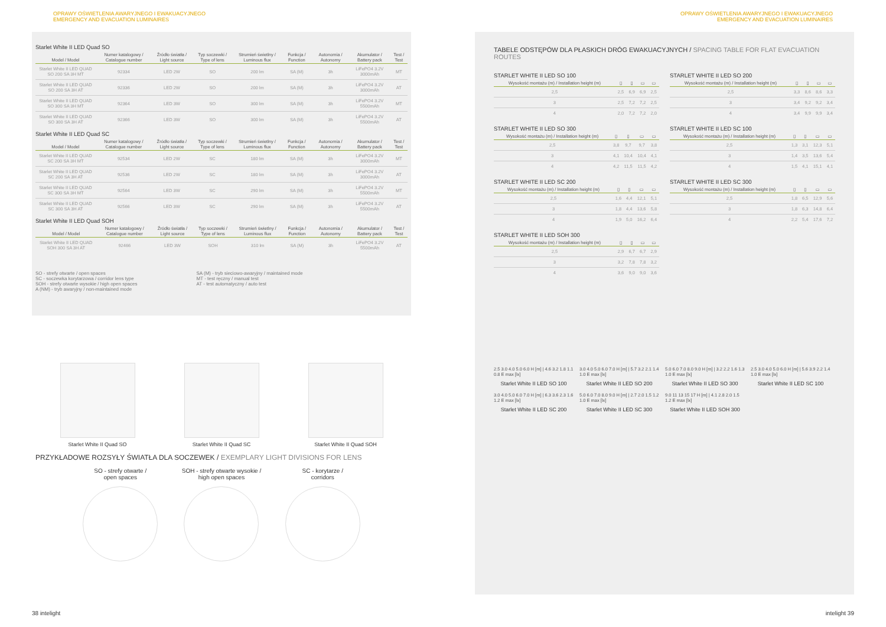OPRAWY OŚWIETLENIA AWARYJNEGO I EWAKUACYJNEGO
EMERGENCY AND EVACUATION LUMINAIRES
Starlet White II LED Quad SO
| Model / Model | Numer katalogowy / Catalogue number | Źródło światła / Light source | Typ soczewki / Type of lens | Strumień świetlny / Luminous flux | Funkcja / Function | Autonomia / Autonomy | Akumulator / Battery pack | Test / Test |
| --- | --- | --- | --- | --- | --- | --- | --- | --- |
| Starlet White II LED QUAD SO 200 SA 3H MT | 92334 | LED 2W | SO | 200 lm | SA (M) | 3h | LiFePO4 3.2V 3000mAh | MT |
| Starlet White II LED QUAD SO 200 SA 3H AT | 92336 | LED 2W | SO | 200 lm | SA (M) | 3h | LiFePO4 3.2V 3000mAh | AT |
| Starlet White II LED QUAD SO 300 SA 3H MT | 92364 | LED 3W | SO | 300 lm | SA (M) | 3h | LiFePO4 3.2V 5500mAh | MT |
| Starlet White II LED QUAD SO 300 SA 3H AT | 92366 | LED 3W | SO | 300 lm | SA (M) | 3h | LiFePO4 3.2V 5500mAh | AT |
Starlet White II LED Quad SC
| Model / Model | Numer katalogowy / Catalogue number | Źródło światła / Light source | Typ soczewki / Type of lens | Strumień świetlny / Luminous flux | Funkcja / Function | Autonomia / Autonomy | Akumulator / Battery pack | Test / Test |
| --- | --- | --- | --- | --- | --- | --- | --- | --- |
| Starlet White II LED QUAD SC 200 SA 3H MT | 92534 | LED 2W | SC | 180 lm | SA (M) | 3h | LiFePO4 3.2V 3000mAh | MT |
| Starlet White II LED QUAD SC 200 SA 3H AT | 92536 | LED 2W | SC | 180 lm | SA (M) | 3h | LiFePO4 3.2V 3000mAh | AT |
| Starlet White II LED QUAD SC 300 SA 3H MT | 92564 | LED 3W | SC | 290 lm | SA (M) | 3h | LiFePO4 3.2V 5500mAh | MT |
| Starlet White II LED QUAD SC 300 SA 3H AT | 92566 | LED 3W | SC | 290 lm | SA (M) | 3h | LiFePO4 3.2V 5500mAh | AT |
Starlet White II LED Quad SOH
| Model / Model | Numer katalogowy / Catalogue number | Źródło światła / Light source | Typ soczewki / Type of lens | Strumień świetlny / Luminous flux | Funkcja / Function | Autonomia / Autonomy | Akumulator / Battery pack | Test / Test |
| --- | --- | --- | --- | --- | --- | --- | --- | --- |
| Starlet White II LED QUAD SOH 300 SA 3H AT | 92466 | LED 3W | SOH | 310 lm | SA (M) | 3h | LiFePO4 3.2V 5500mAh | AT |
SO - strefy otwarte / open spaces
SC - soczewka korytarzowa / corridor lens type
SOH - strefy otwarte wysokie / high open spaces
A (NM) - tryb awaryjny / non-maintained mode
SA (M) - tryb sieciowo-awaryjny / maintained mode
MT - test ręczny / manual test
AT - test automatyczny / auto test
Starlet White II Quad SO Starlet White II Quad SC Starlet White II Quad SOH
PRZYKŁADOWE ROZSYŁY ŚWIATŁA DLA SOCZEWEK / EXEMPLARY LIGHT DIVISIONS FOR LENS
SO - strefy otwarte /
open spaces
SOH - strefy otwarte wysokie /
high open spaces
SC - korytarze /
corridors
38 intelight
OPRAWY OŚWIETLENIA AWARYJNEGO I EWAKUACYJNEGO
EMERGENCY AND EVACUATION LUMINAIRES
TABELE ODSTĘPÓW DLA PŁASKICH DRÓG EWAKUACYJNYCH / SPACING TABLE FOR FLAT EVACUATION ROUTES
STARLET WHITE II LED SO 100
| Wysokość montażu (m) / Installation height (m) | ▯ | ▯ | ▭ | ▭ |
| --- | --- | --- | --- | --- |
| 2,5 | 2,5 | 6,9 | 6,9 | 2,5 |
| 3 | 2,5 | 7,2 | 7,2 | 2,5 |
| 4 | 2,0 | 7,2 | 7,2 | 2,0 |
STARLET WHITE II LED SO 200
| Wysokość montażu (m) / Installation height (m) | ▯ | ▯ | ▭ | ▭ |
| --- | --- | --- | --- | --- |
| 2,5 | 3,3 | 8,6 | 8,6 | 3,3 |
| 3 | 3,4 | 9,2 | 9,2 | 3,4 |
| 4 | 3,4 | 9,9 | 9,9 | 3,4 |
STARLET WHITE II LED SO 300
| Wysokość montażu (m) / Installation height (m) | ▯ | ▯ | ▭ | ▭ |
| --- | --- | --- | --- | --- |
| 2,5 | 3,8 | 9,7 | 9,7 | 3,8 |
| 3 | 4,1 | 10,4 | 10,4 | 4,1 |
| 4 | 4,2 | 11,5 | 11,5 | 4,2 |
STARLET WHITE II LED SC 100
| Wysokość montażu (m) / Installation height (m) | ▯ | ▯ | ▭ | ▭ |
| --- | --- | --- | --- | --- |
| 2,5 | 1,3 | 3,1 | 12,3 | 5,1 |
| 3 | 1,4 | 3,5 | 13,6 | 5,4 |
| 4 | 1,5 | 4,1 | 15,1 | 4,1 |
STARLET WHITE II LED SC 200
| Wysokość montażu (m) / Installation height (m) | ▯ | ▯ | ▭ | ▭ |
| --- | --- | --- | --- | --- |
| 2,5 | 1,6 | 4,4 | 12,1 | 5,1 |
| 3 | 1,8 | 4,4 | 13,6 | 5,8 |
| 4 | 1,9 | 5,0 | 16,2 | 6,4 |
STARLET WHITE II LED SC 300
| Wysokość montażu (m) / Installation height (m) | ▯ | ▯ | ▭ | ▭ |
| --- | --- | --- | --- | --- |
| 2,5 | 1,8 | 6,5 | 12,9 | 5,6 |
| 3 | 1,8 | 6,3 | 14,8 | 6,4 |
| 4 | 2,2 | 5,4 | 17,6 | 7,2 |
STARLET WHITE II LED SOH 300
| Wysokość montażu (m) / Installation height (m) | ▯ | ▯ | ▭ | ▭ |
| --- | --- | --- | --- | --- |
| 2,5 | 2,9 | 6,7 | 6,7 | 2,9 |
| 3 | 3,2 | 7,8 | 7,8 | 3,2 |
| 4 | 3,6 | 9,0 | 9,0 | 3,6 |
2.5 3.0 4.0 5.0 6.0 H [m] | 4.6 3.2 1.8 1.1 0.8 E max [lx]
Starlet White II LED SO 100
3.0 4.0 5.0 6.0 7.0 H [m] | 5.7 3.2 2.1 1.4 1.0 E max [lx]
Starlet White II LED SO 200
5.0 6.0 7.0 8.0 9.0 H [m] | 3.2 2.2 1.6 1.3 1.0 E max [lx]
Starlet White II LED SO 300
2.5 3.0 4.0 5.0 6.0 H [m] | 5.6 3.9 2.2 1.4 1.0 E max [lx]
Starlet White II LED SC 100
3.0 4.0 5.0 6.0 7.0 H [m] | 6.3 3.6 2.3 1.6 1.2 E max [lx]
Starlet White II LED SC 200
5.0 6.0 7.0 8.0 9.0 H [m] | 2.7 2.0 1.5 1.2 1.0 E max [lx]
Starlet White II LED SC 300
9.0 11 13 15 17 H [m] | 4.1 2.8 2.0 1.5 1.2 E max [lx]
Starlet White II LED SOH 300
intelight 39